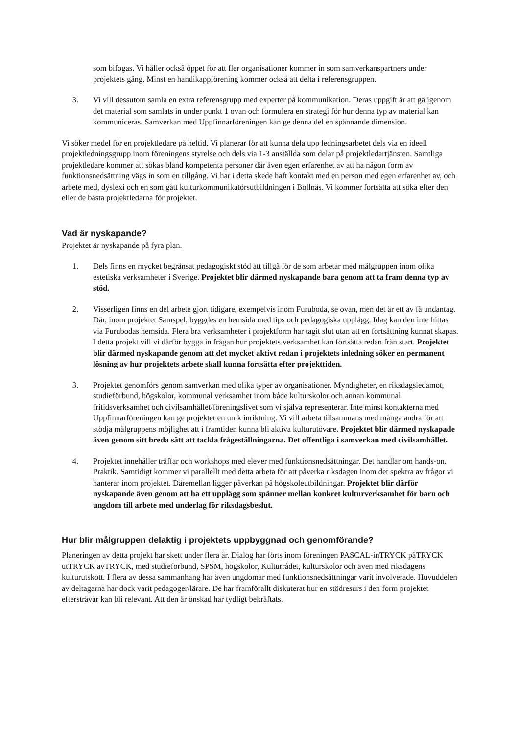som bifogas. Vi håller också öppet för att fler organisationer kommer in som samverkanspartners under projektets gång. Minst en handikappförening kommer också att delta i referensgruppen.
3. Vi vill dessutom samla en extra referensgrupp med experter på kommunikation. Deras uppgift är att gå igenom det material som samlats in under punkt 1 ovan och formulera en strategi för hur denna typ av material kan kommuniceras. Samverkan med Uppfinnarföreningen kan ge denna del en spännande dimension.
Vi söker medel för en projektledare på heltid. Vi planerar för att kunna dela upp ledningsarbetet dels via en ideell projektledningsgrupp inom föreningens styrelse och dels via 1-3 anställda som delar på projektledartjänsten. Samtliga projektledare kommer att sökas bland kompetenta personer där även egen erfarenhet av att ha någon form av funktionsnedsättning vägs in som en tillgång. Vi har i detta skede haft kontakt med en person med egen erfarenhet av, och arbete med, dyslexi och en som gått kulturkommunikatörsutbildningen i Bollnäs. Vi kommer fortsätta att söka efter den eller de bästa projektledarna för projektet.
Vad är nyskapande?
Projektet är nyskapande på fyra plan.
1. Dels finns en mycket begränsat pedagogiskt stöd att tillgå för de som arbetar med målgruppen inom olika estetiska verksamheter i Sverige. Projektet blir därmed nyskapande bara genom att ta fram denna typ av stöd.
2. Visserligen finns en del arbete gjort tidigare, exempelvis inom Furuboda, se ovan, men det är ett av få undantag. Där, inom projektet Samspel, byggdes en hemsida med tips och pedagogiska upplägg. Idag kan den inte hittas via Furubodas hemsida. Flera bra verksamheter i projektform har tagit slut utan att en fortsättning kunnat skapas. I detta projekt vill vi därför bygga in frågan hur projektets verksamhet kan fortsätta redan från start. Projektet blir därmed nyskapande genom att det mycket aktivt redan i projektets inledning söker en permanent lösning av hur projektets arbete skall kunna fortsätta efter projekttiden.
3. Projektet genomförs genom samverkan med olika typer av organisationer. Myndigheter, en riksdagsledamot, studieförbund, högskolor, kommunal verksamhet inom både kulturskolor och annan kommunal fritidsverksamhet och civilsamhället/föreningslivet som vi själva representerar. Inte minst kontakterna med Uppfinnarföreningen kan ge projektet en unik inriktning. Vi vill arbeta tillsammans med många andra för att stödja målgruppens möjlighet att i framtiden kunna bli aktiva kulturutövare. Projektet blir därmed nyskapade även genom sitt breda sätt att tackla frågeställningarna. Det offentliga i samverkan med civilsamhället.
4. Projektet innehåller träffar och workshops med elever med funktionsnedsättningar. Det handlar om hands-on. Praktik. Samtidigt kommer vi parallellt med detta arbeta för att påverka riksdagen inom det spektra av frågor vi hanterar inom projektet. Däremellan ligger påverkan på högskoleutbildningar. Projektet blir därför nyskapande även genom att ha ett upplägg som spänner mellan konkret kulturverksamhet för barn och ungdom till arbete med underlag för riksdagsbeslut.
Hur blir målgruppen delaktig i projektets uppbyggnad och genomförande?
Planeringen av detta projekt har skett under flera år. Dialog har förts inom föreningen PASCAL-inTRYCK påTRYCK utTRYCK avTRYCK, med studieförbund, SPSM, högskolor, Kulturrådet, kulturskolor och även med riksdagens kulturutskott. I flera av dessa sammanhang har även ungdomar med funktionsnedsättningar varit involverade. Huvuddelen av deltagarna har dock varit pedagoger/lärare. De har framförallt diskuterat hur en stödresurs i den form projektet eftersträvar kan bli relevant. Att den är önskad har tydligt bekräftats.